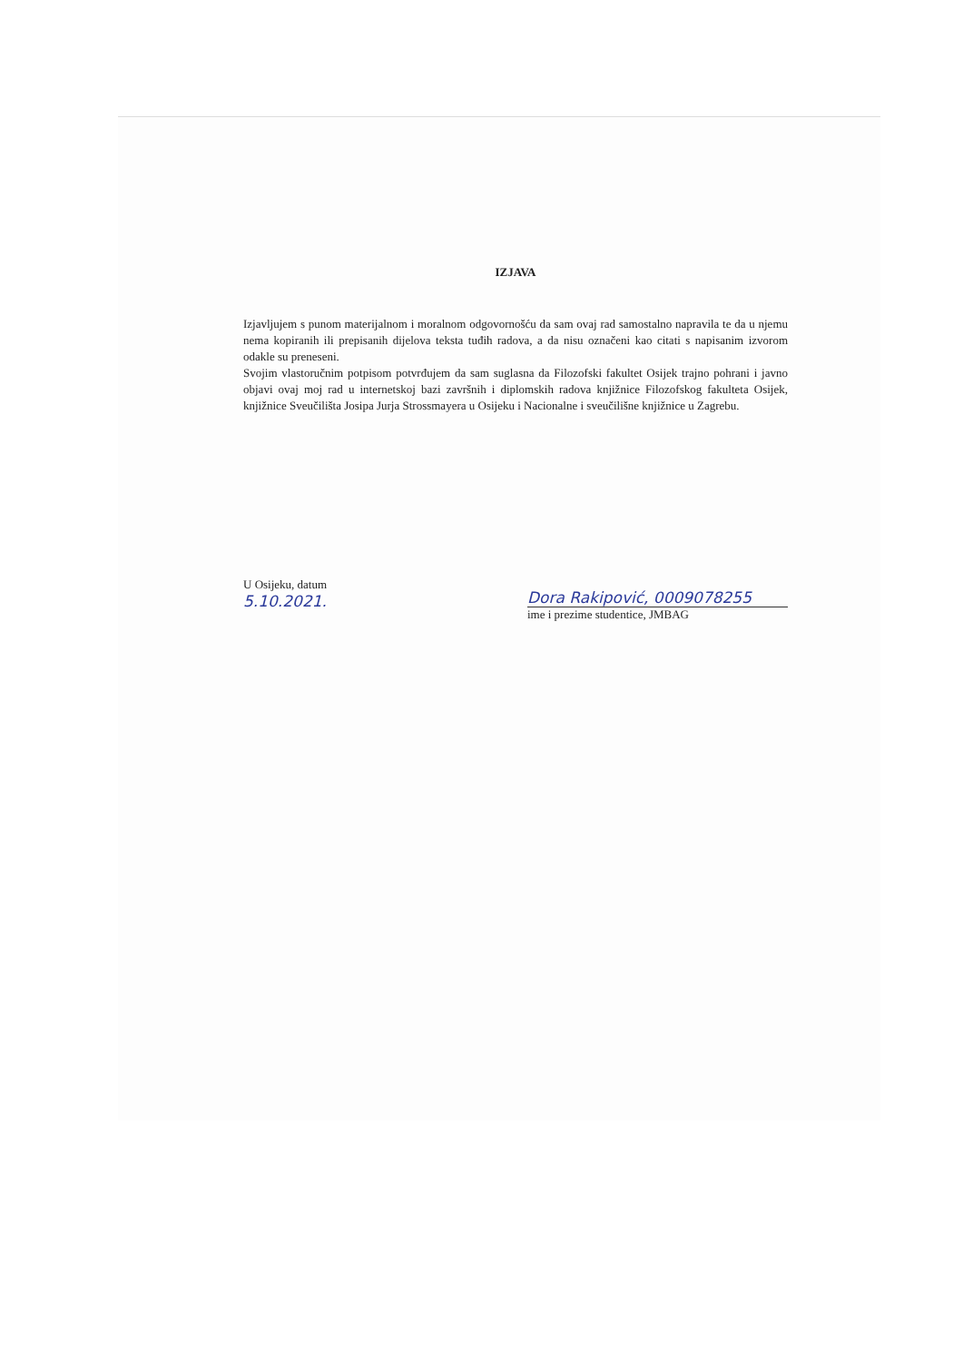IZJAVA
Izjavljujem s punom materijalnom i moralnom odgovornošću da sam ovaj rad samostalno napravila te da u njemu nema kopiranih ili prepisanih dijelova teksta tuđih radova, a da nisu označeni kao citati s napisanim izvorom odakle su preneseni.
Svojim vlastoručnim potpisom potvrđujem da sam suglasna da Filozofski fakultet Osijek trajno pohrani i javno objavi ovaj moj rad u internetskoj bazi završnih i diplomskih radova knjižnice Filozofskog fakulteta Osijek, knjižnice Sveučilišta Josipa Jurja Strossmayera u Osijeku i Nacionalne i sveučilišne knjižnice u Zagrebu.
U Osijeku, datum
5.10.2021.
Dora Rakipović, 0009078255
ime i prezime studentice, JMBAG